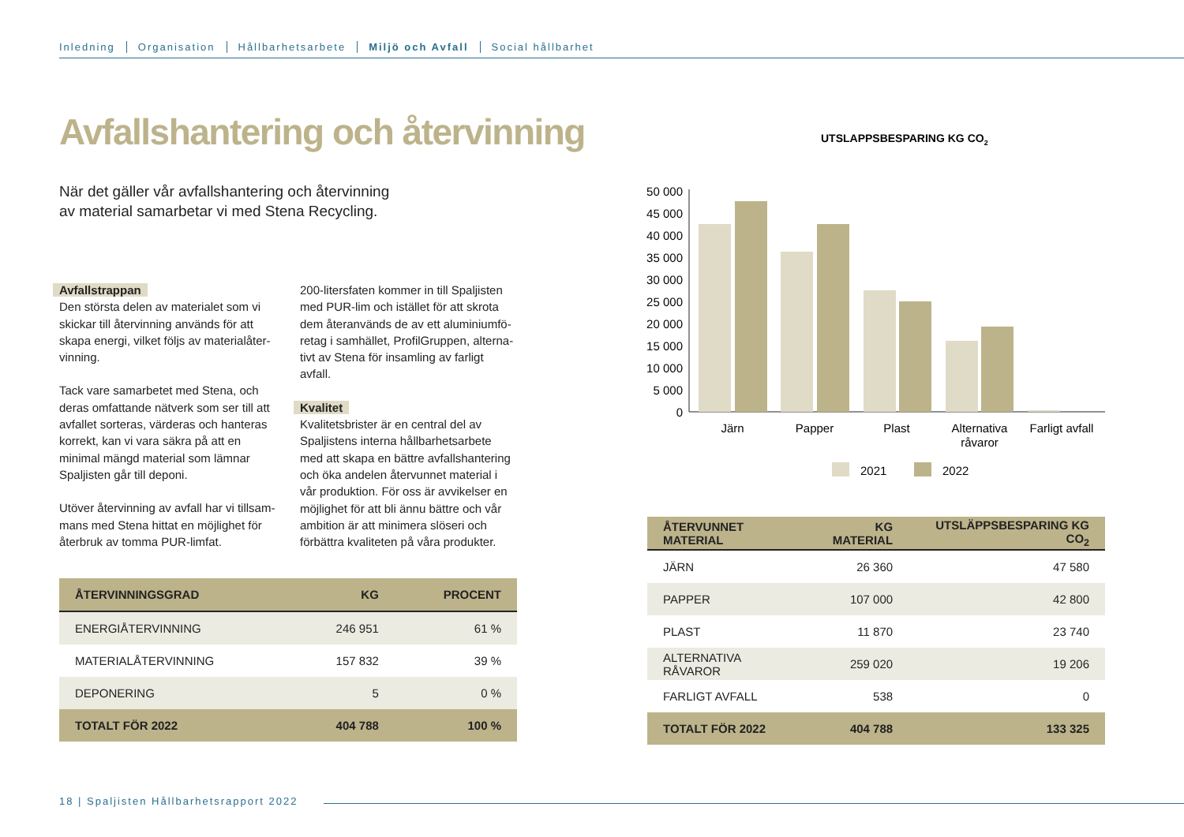Inledning Organisation Hållbarhetsarbete Miljö och Avfall Social hållbarhet
Avfallshantering och återvinning
När det gäller vår avfallshantering och återvinning av material samarbetar vi med Stena Recycling.
Avfallstrappan
Den största delen av materialet som vi skickar till återvinning används för att skapa energi, vilket följs av materialåter-vinning.
Tack vare samarbetet med Stena, och deras omfattande nätverk som ser till att avfallet sorteras, värderas och hanteras korrekt, kan vi vara säkra på att en minimal mängd material som lämnar Spaljisten går till deponi.
Utöver återvinning av avfall har vi tillsam-mans med Stena hittat en möjlighet för återbruk av tomma PUR-limfat.
200-litersfaten kommer in till Spaljisten med PUR-lim och istället för att skrota dem återanvänds de av ett aluminiumfö-retag i samhället, ProfilGruppen, alterna-tivt av Stena för insamling av farligt avfall.
Kvalitet
Kvalitetsbrister är en central del av Spaljistens interna hållbarhetsarbete med att skapa en bättre avfallshantering och öka andelen återvunnet material i vår produktion. För oss är avvikelser en möjlighet för att bli ännu bättre och vår ambition är att minimera slöseri och förbättra kvaliteten på våra produkter.
| ÅTERVINNINGSGRAD | KG | PROCENT |
| --- | --- | --- |
| ENERGIÅTERVINNING | 246 951 | 61 % |
| MATERIALÅTERVINNING | 157 832 | 39 % |
| DEPONERING | 5 | 0 % |
| TOTALT FÖR 2022 | 404 788 | 100 % |
UTSLÄPPSBESPARING KG CO2
50 000
45 000
40 000
35 000
30 000
25 000
20 000
15 000
10 000
5 000
0
Järn
Papper
Plast
Alternativa
råvaror
Farligt avfall
2021
2022
| ÅTERVUNNET MATERIAL | KG MATERIAL | UTSLÄPPSBESPARING KG CO<sub>2</sub> |
| --- | --- | --- |
| JÄRN | 26 360 | 47 580 |
| PAPPER | 107 000 | 42 800 |
| PLAST | 11 870 | 23 740 |
| ALTERNATIVA RÅVAROR | 259 020 | 19 206 |
| FARLIGT AVFALL | 538 | 0 |
| TOTALT FÖR 2022 | 404 788 | 133 325 |
18 | Spaljisten Hållbarhetsrapport 2022